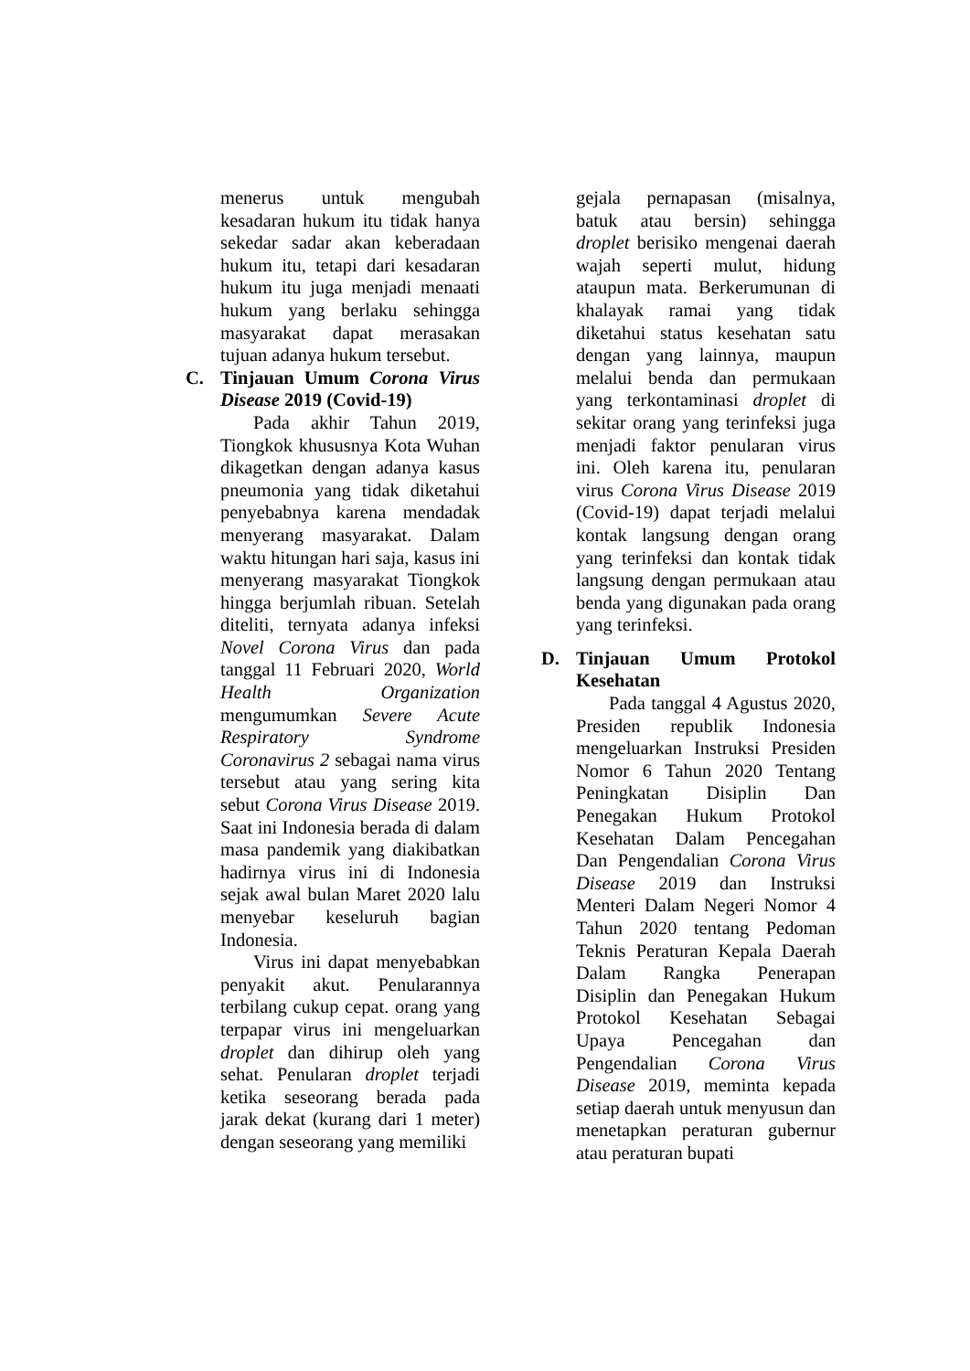menerus untuk mengubah kesadaran hukum itu tidak hanya sekedar sadar akan keberadaan hukum itu, tetapi dari kesadaran hukum itu juga menjadi menaati hukum yang berlaku sehingga masyarakat dapat merasakan tujuan adanya hukum tersebut.
C. Tinjauan Umum Corona Virus Disease 2019 (Covid-19)
Pada akhir Tahun 2019, Tiongkok khususnya Kota Wuhan dikagetkan dengan adanya kasus pneumonia yang tidak diketahui penyebabnya karena mendadak menyerang masyarakat. Dalam waktu hitungan hari saja, kasus ini menyerang masyarakat Tiongkok hingga berjumlah ribuan. Setelah diteliti, ternyata adanya infeksi Novel Corona Virus dan pada tanggal 11 Februari 2020, World Health Organization mengumumkan Severe Acute Respiratory Syndrome Coronavirus 2 sebagai nama virus tersebut atau yang sering kita sebut Corona Virus Disease 2019. Saat ini Indonesia berada di dalam masa pandemik yang diakibatkan hadirnya virus ini di Indonesia sejak awal bulan Maret 2020 lalu menyebar keseluruh bagian Indonesia.
Virus ini dapat menyebabkan penyakit akut. Penularannya terbilang cukup cepat. orang yang terpapar virus ini mengeluarkan droplet dan dihirup oleh yang sehat. Penularan droplet terjadi ketika seseorang berada pada jarak dekat (kurang dari 1 meter) dengan seseorang yang memiliki
gejala pernapasan (misalnya, batuk atau bersin) sehingga droplet berisiko mengenai daerah wajah seperti mulut, hidung ataupun mata. Berkerumunan di khalayak ramai yang tidak diketahui status kesehatan satu dengan yang lainnya, maupun melalui benda dan permukaan yang terkontaminasi droplet di sekitar orang yang terinfeksi juga menjadi faktor penularan virus ini. Oleh karena itu, penularan virus Corona Virus Disease 2019 (Covid-19) dapat terjadi melalui kontak langsung dengan orang yang terinfeksi dan kontak tidak langsung dengan permukaan atau benda yang digunakan pada orang yang terinfeksi.
D. Tinjauan Umum Protokol Kesehatan
Pada tanggal 4 Agustus 2020, Presiden republik Indonesia mengeluarkan Instruksi Presiden Nomor 6 Tahun 2020 Tentang Peningkatan Disiplin Dan Penegakan Hukum Protokol Kesehatan Dalam Pencegahan Dan Pengendalian Corona Virus Disease 2019 dan Instruksi Menteri Dalam Negeri Nomor 4 Tahun 2020 tentang Pedoman Teknis Peraturan Kepala Daerah Dalam Rangka Penerapan Disiplin dan Penegakan Hukum Protokol Kesehatan Sebagai Upaya Pencegahan dan Pengendalian Corona Virus Disease 2019, meminta kepada setiap daerah untuk menyusun dan menetapkan peraturan gubernur atau peraturan bupati